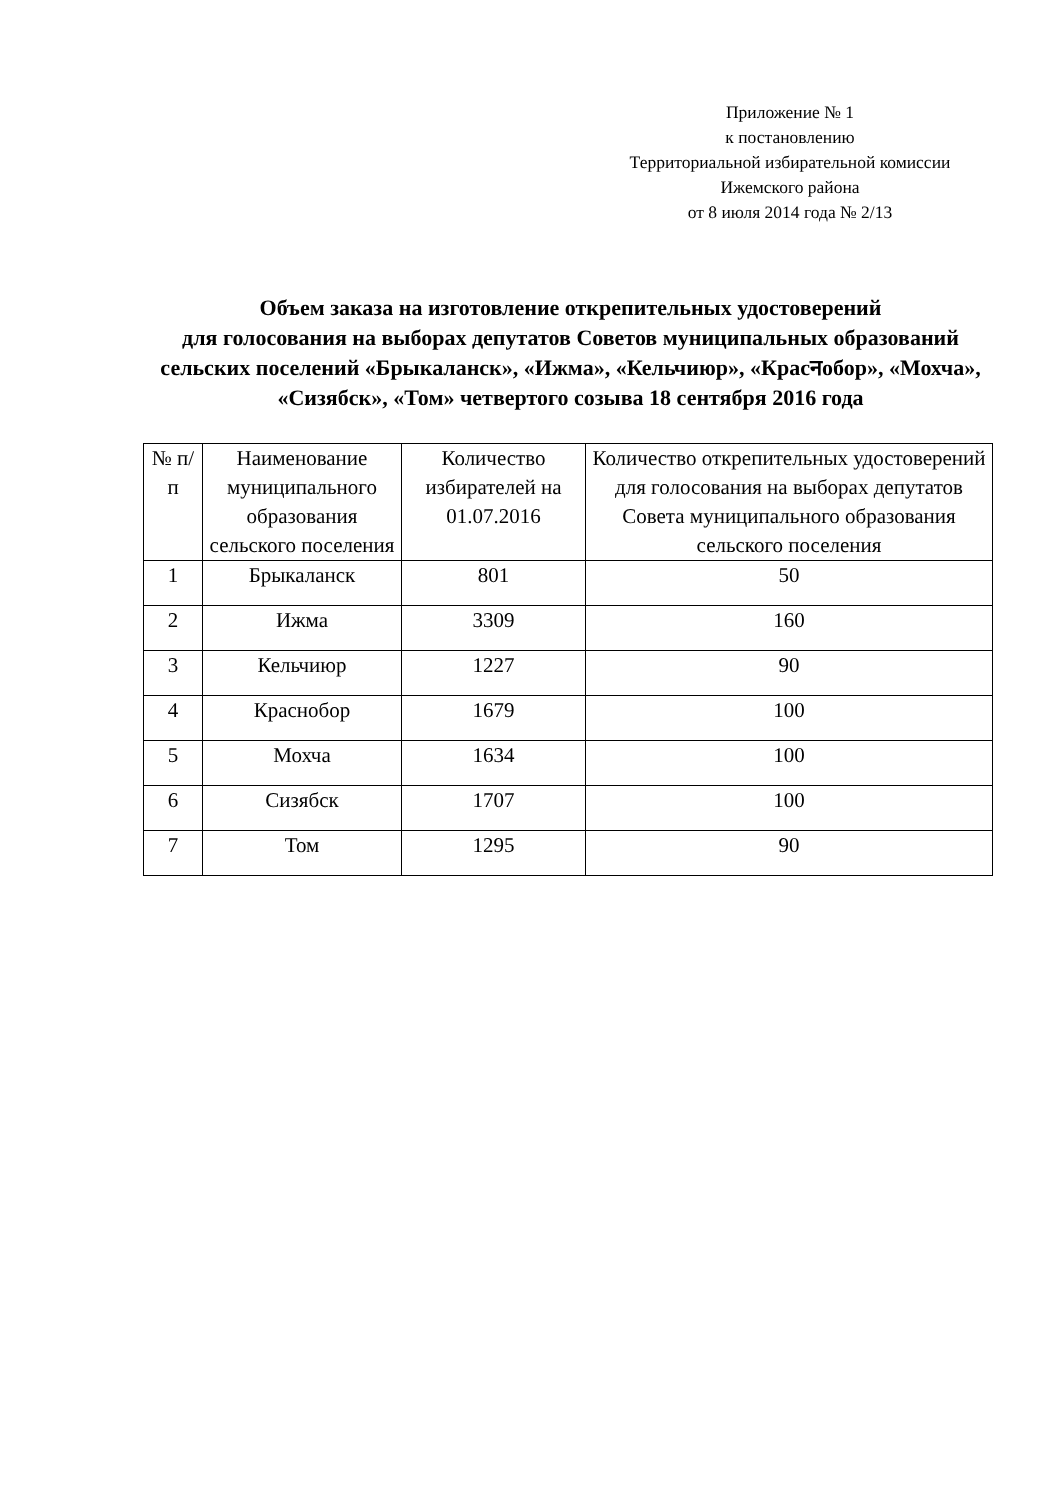Приложение № 1
к постановлению
Территориальной избирательной комиссии
Ижемского района
от 8 июля 2014 года № 2/13
Объем заказа на изготовление открепительных удостоверений
для голосования на выборах депутатов Советов муниципальных образований сельских поселений «Брыкаланск», «Ижма», «Кельчиюр», «Красनобор», «Мохча», «Сизябск», «Том» четвертого созыва 18 сентября 2016 года
| № п/п | Наименование муниципального образования сельского поселения | Количество избирателей на 01.07.2016 | Количество открепительных удостоверений для голосования на выборах депутатов Совета муниципального образования сельского поселения |
| --- | --- | --- | --- |
| 1 | Брыкаланск | 801 | 50 |
| 2 | Ижма | 3309 | 160 |
| 3 | Кельчиюр | 1227 | 90 |
| 4 | Краснобор | 1679 | 100 |
| 5 | Мохча | 1634 | 100 |
| 6 | Сизябск | 1707 | 100 |
| 7 | Том | 1295 | 90 |